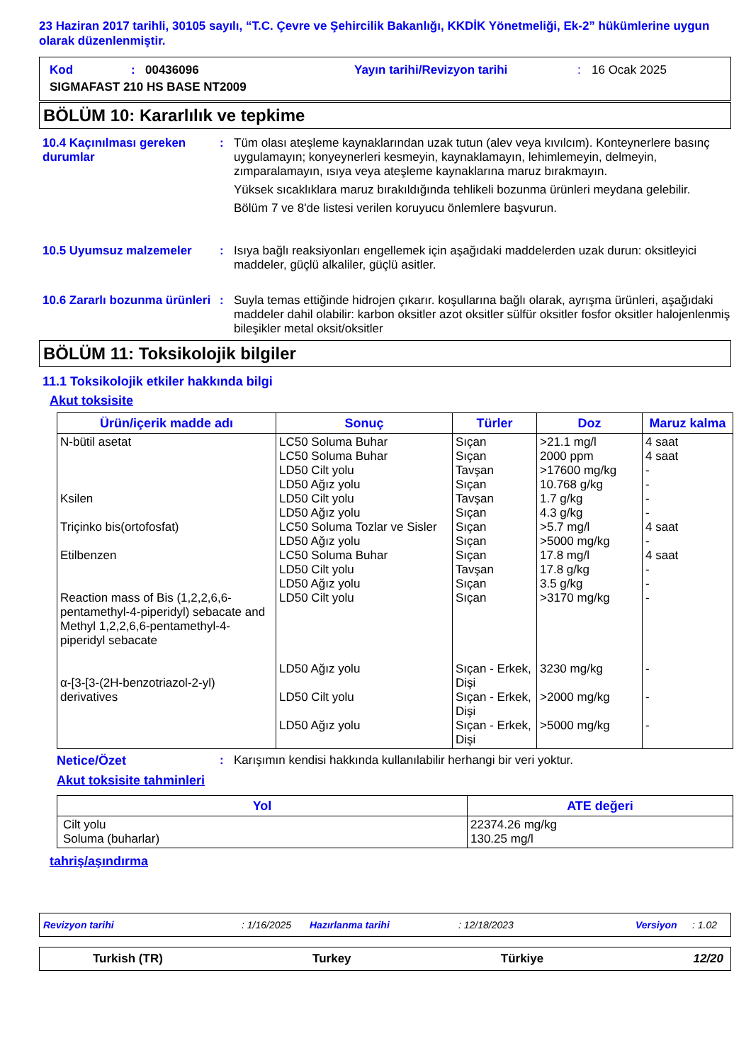23 Haziran 2017 tarihli, 30105 sayılı, “T.C. Çevre ve Şehircilik Bakanlığı, KKDİK Yönetmeliği, Ek-2” hükümlerine uygun olarak düzenlenmiştir.
Kod: 00436096 Yayın tarihi/Revizyon tarihi: 16 Ocak 2025
SIGMAFAST 210 HS BASE NT2009
BÖLÜM 10: Kararlılık ve tepkime
10.4 Kaçınılması gereken durumlar
: Tüm olası ateşleme kaynaklarından uzak tutun (alev veya kıvılcım). Konteynerlere basınç uygulamayın; konyeynerleri kesmeyin, kaynaklamayın, lehimlemeyin, delmeyin, zımparalamayın, ısıya veya ateşleme kaynaklarına maruz bırakmayın.
Yüksek sıcaklıklara maruz bırakıldığında tehlikeli bozunma ürünleri meydana gelebilir.
Bölüm 7 ve 8'de listesi verilen koruyucu önlemlere başvurun.
10.5 Uyumsuz malzemeler : Isıya bağlı reaksiyonları engellemek için aşağıdaki maddelerden uzak durun: oksitleyici maddeler, güçlü alkaliler, güçlü asitler.
10.6 Zararlı bozunma ürünleri
: Suyla temas ettiğinde hidrojen çıkarır. koşullarına bağlı olarak, ayrışma ürünleri, aşağıdaki maddeler dahil olabilir: karbon oksitler azot oksitler sülfür oksitler fosfor oksitler halojenlenmiş bileşikler metal oksit/oksitler
BÖLÜM 11: Toksikolojik bilgiler
11.1 Toksikolojik etkiler hakkında bilgi
Akut toksisite
| Ürün/içerik madde adı | Sonuç | Türler | Doz | Maruz kalma |
| --- | --- | --- | --- | --- |
| N-bütil asetat Ksilen Triçinko bis(ortofosfat) Etilbenzen Reaction mass of Bis (1,2,2,6,6-pentamethyl-4-piperidyl) sebacate and Methyl 1,2,2,6,6-pentamethyl-4-piperidyl sebacate α-[3-[3-(2H-benzotriazol-2-yl) derivatives | LC50 Soluma Buhar LC50 Soluma Buhar LD50 Cilt yolu LD50 Ağız yolu LD50 Cilt yolu LD50 Ağız yolu LC50 Soluma Tozlar ve Sisler LD50 Ağız yolu LC50 Soluma Buhar LD50 Cilt yolu LD50 Ağız yolu LD50 Cilt yolu LD50 Ağız yolu LD50 Cilt yolu LD50 Ağız yolu | Sıçan Sıçan Tavşan Sıçan Tavşan Sıçan Sıçan Sıçan Sıçan Tavşan Sıçan Sıçan Sıçan - Erkek, Dişi Sıçan - Erkek, Dişi Sıçan - Erkek, Dişi | >21.1 mg/l 2000 ppm >17600 mg/kg 10.768 g/kg 1.7 g/kg 4.3 g/kg >5.7 mg/l >5000 mg/kg 17.8 mg/l 17.8 g/kg 3.5 g/kg >3170 mg/kg 3230 mg/kg >2000 mg/kg >5000 mg/kg | 4 saat 4 saat - - - - 4 saat - 4 saat - - - - - - |
Netice/Özet : Karışımın kendisi hakkında kullanılabilir herhangi bir veri yoktur.
Akut toksisite tahminleri
| Yol | ATE değeri |
| --- | --- |
| Cilt yolu Soluma (buharlar) | 22374.26 mg/kg 130.25 mg/l |
tahriş/aşındırma
Revizyon tarihi: 1/16/2025 Hazırlanma tarihi: 12/18/2023 Versiyon: 1.02
Turkish (TR) Turkey Türkiye 12/20